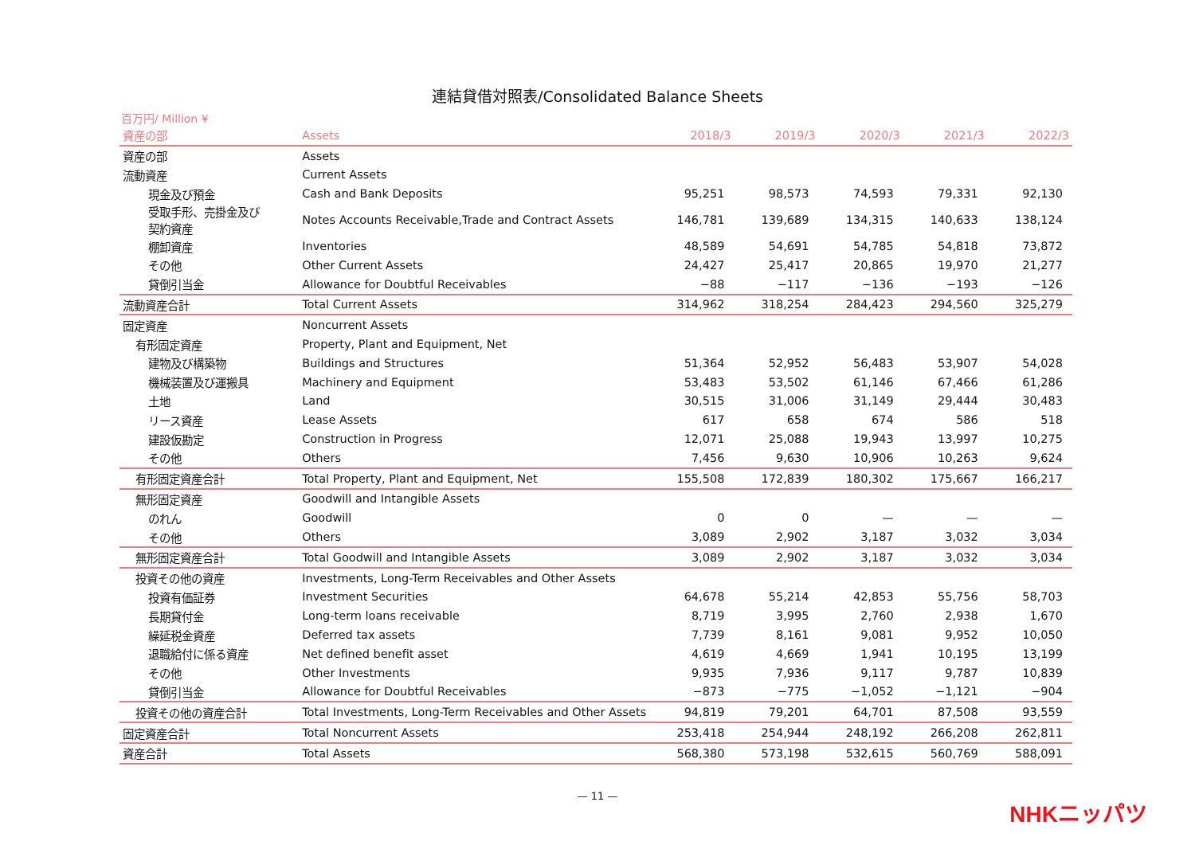連結貸借対照表/Consolidated Balance Sheets
百万円/ Million ¥
| 資産の部 | Assets | 2018/3 | 2019/3 | 2020/3 | 2021/3 | 2022/3 |
| --- | --- | --- | --- | --- | --- | --- |
| 資産の部 | Assets | | | | | |
| 流動資産 | Current Assets | | | | | |
| 現金及び預金 | Cash and Bank Deposits | 95,251 | 98,573 | 74,593 | 79,331 | 92,130 |
| 受取手形、売掛金及び 契約資産 | Notes Accounts Receivable,Trade and Contract Assets | 146,781 | 139,689 | 134,315 | 140,633 | 138,124 |
| 棚卸資産 | Inventories | 48,589 | 54,691 | 54,785 | 54,818 | 73,872 |
| その他 | Other Current Assets | 24,427 | 25,417 | 20,865 | 19,970 | 21,277 |
| 貸倒引当金 | Allowance for Doubtful Receivables | −88 | −117 | −136 | −193 | −126 |
| 流動資産合計 | Total Current Assets | 314,962 | 318,254 | 284,423 | 294,560 | 325,279 |
| 固定資産 | Noncurrent Assets | | | | | |
| 有形固定資産 | Property, Plant and Equipment, Net | | | | | |
| 建物及び構築物 | Buildings and Structures | 51,364 | 52,952 | 56,483 | 53,907 | 54,028 |
| 機械装置及び運搬具 | Machinery and Equipment | 53,483 | 53,502 | 61,146 | 67,466 | 61,286 |
| 土地 | Land | 30,515 | 31,006 | 31,149 | 29,444 | 30,483 |
| リース資産 | Lease Assets | 617 | 658 | 674 | 586 | 518 |
| 建設仮勘定 | Construction in Progress | 12,071 | 25,088 | 19,943 | 13,997 | 10,275 |
| その他 | Others | 7,456 | 9,630 | 10,906 | 10,263 | 9,624 |
| 有形固定資産合計 | Total Property, Plant and Equipment, Net | 155,508 | 172,839 | 180,302 | 175,667 | 166,217 |
| 無形固定資産 | Goodwill and Intangible Assets | | | | | |
| のれん | Goodwill | 0 | 0 | — | — | — |
| その他 | Others | 3,089 | 2,902 | 3,187 | 3,032 | 3,034 |
| 無形固定資産合計 | Total Goodwill and Intangible Assets | 3,089 | 2,902 | 3,187 | 3,032 | 3,034 |
| 投資その他の資産 | Investments, Long-Term Receivables and Other Assets | | | | | |
| 投資有価証券 | Investment Securities | 64,678 | 55,214 | 42,853 | 55,756 | 58,703 |
| 長期貸付金 | Long-term loans receivable | 8,719 | 3,995 | 2,760 | 2,938 | 1,670 |
| 繰延税金資産 | Deferred tax assets | 7,739 | 8,161 | 9,081 | 9,952 | 10,050 |
| 退職給付に係る資産 | Net defined benefit asset | 4,619 | 4,669 | 1,941 | 10,195 | 13,199 |
| その他 | Other Investments | 9,935 | 7,936 | 9,117 | 9,787 | 10,839 |
| 貸倒引当金 | Allowance for Doubtful Receivables | −873 | −775 | −1,052 | −1,121 | −904 |
| 投資その他の資産合計 | Total Investments, Long-Term Receivables and Other Assets | 94,819 | 79,201 | 64,701 | 87,508 | 93,559 |
| 固定資産合計 | Total Noncurrent Assets | 253,418 | 254,944 | 248,192 | 266,208 | 262,811 |
| 資産合計 | Total Assets | 568,380 | 573,198 | 532,615 | 560,769 | 588,091 |
— 11 —
NHKニッパツ